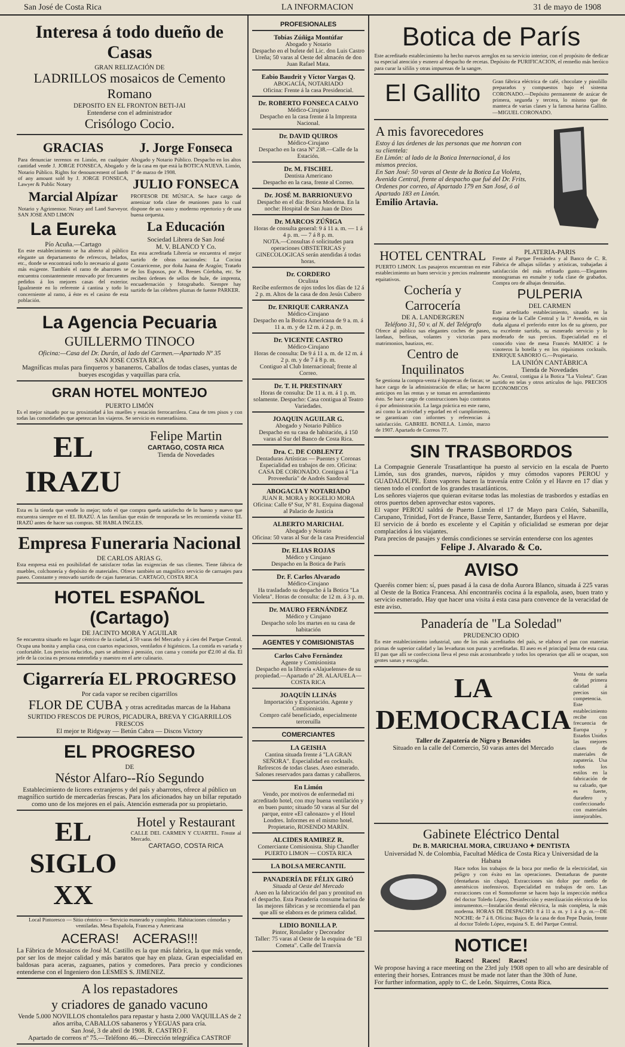San José de Costa Rica LA INFORMACION 31 de mayo de 1908
Interesa á todo dueño de Casas
GRAN RELIZACIÓN DE
LADRILLOS mosaicos de Cemento Romano
DEPOSITO EN EL FRONTON BETI-JAI
Entenderse con el administrador
Crisólogo Cocio.
GRACIAS
Para denunciar terrenos en Limón, en cualquier cantidad vende J. JORGE FONSECA, Abogado y Notario Público. Rights for denouncement of lands of any amount sold by J. JORGE FONSECA, Lawyer & Public Notary
Marcial Alpízar
Notario y Agrimensor. Notary and Land Surveyor. SAN JOSE AND LIMON
La Eureka
Pío Acuña.—Cartago
En este establecimiento se ha abierto al público elegante un departamento de refrescos, helados, etc., donde se encontrará todo lo necesario al gusto más exigente. También el ramo de abarrotes se encuentra constantemente renovado por frecuentes pedidos á los mejores casas del exterior. Igualmente en lo referente á cantina y todo lo concerniente al ramo, á éste es el casino de esta población.
J. Jorge Fonseca
Abogado y Notario Público. Despacho en los altos de la casa en que está la BOTICA NUEVA. Limón, 1º de marzo de 1908.
JULIO FONSECA
PROFESOR DE MÚSICA. Se hace cargo de amenizar toda clase de reuniones para lo cual dispone de un vasto y moderno repertorio y de una buena orquesta.
La Educación
Sociedad Librera de San José
M. V. BLANCO Y Co.
En esta acreditada Librería se encuentra el mejor surtido de obras nacionales: La Cocina Costarricense, por doña Juana de Aragón; Tratado de los Esposos, por A. Brenes Córdoba, etc. Se reciben órdenes de sellos de hule, de imprenta, encuadernación y fotograbado. Siempre hay surtido de las célebres plumas de fuente PARKER.
La Agencia Pecuaria
GUILLERMO TINOCO
Oficina:—Casa del Dr. Durán, al lado del Carmen.—Apartado Nº 35
SAN JOSE COSTA RICA
Magníficas mulas para finqueros y bananeros. Caballos de todas clases, yuntas de bueyes escogidas y vaquillas para cría.
GRAN HOTEL MONTEJO
PUERTO LIMÓN
Es el mejor situado por su proximidad á los muelles y estación ferrocarrilera. Casa de tres pisos y con todas las comodidades que apetezcan los viajeros. Se servicio es esmeradísimo.
EL IRAZU
Felipe Martin
CARTAGO, COSTA RICA
Tienda de Novedades
Esta es la tienda que vende lo mejor; todo el que compra queda satisfecho de lo bueno y nuevo que encuentra siempre en el EL IRAZÚ. A las familias que están de temporada se les recomienda visitar EL IRAZÚ antes de hacer sus compras. SE HABLA INGLES.
Empresa Funeraria Nacional
DE CARLOS ARIAS G.
Esta empresa está en posibilidad de satisfacer todas las exigencias de sus clientes. Tiene fábrica de muebles, colchonería y depósito de materiales. Ofrece también un magnífico servicio de carruajes para paseo. Constante y renovado surtido de cajas funerarias. CARTAGO, COSTA RICA
HOTEL ESPAÑOL (Cartago)
DE JACINTO MORA Y AGUILAR
Se encuentra situado en lugar céntrico de la ciudad, á 50 varas del Mercado y á cien del Parque Central. Ocupa una bonita y amplia casa, con cuartos espaciosos, ventilados é higiénicos. La comida es variada y confortable. Los precios reducidos, pues se admiten á pensión, con cama y comida por ₡2.00 al día. El jefe de la cocina es persona entendida y maestro en el arte culinario.
Cigarrería EL PROGRESO
Por cada vapor se reciben cigarrillos
FLOR DE CUBA y otras acreditadas marcas de la Habana
SURTIDO FRESCOS DE PUROS, PICADURA, BREVA Y CIGARRILLOS FRESCOS
El mejor te Ridgway — Betún Cabra — Discos Victory
EL PROGRESO
DE
Néstor Alfaro--Río Segundo
Establecimiento de licores extranjeros y del país y abarrotes, ofrece al público un magnífico surtido de mercaderías frescas. Para los aficionados hay un billar reputado como uno de los mejores en el país. Atención esmerada por su propietario.
EL SIGLO XX
Hotel y Restaurant
CALLE DEL CARMEN Y CUARTEL. Frente al Mercado.
CARTAGO, COSTA RICA
Local Pintoresco — Sitio céntrico — Servicio esmerado y completo. Habitaciones cómodas y ventiladas. Mesa Española, Francesa y Americana
ACERAS! ACERAS!!!
La Fábrica de Mosaicos de José M. Castillo es la que más fabrica, la que más vende, por ser los de mejor calidad y más baratos que hay en plaza. Gran especialidad en baldosas para aceras, zaguanes, patios y comedores. Para precio y condiciones entenderse con el Ingeniero don LESMES S. JIMENEZ.
A los repastadores
y criadores de ganado vacuno
Vende 5.000 NOVILLOS chontaleños para repastar y hasta 2.000 VAQUILLAS de 2 años arriba, CABALLOS sabaneros y YEGUAS para cría.
San José, 3 de abril de 1908. R. CASTRO F.
Apartado de correos nº 75.—Teléfono 46.—Dirección telegráfica CASTROF
PROFESIONALES
Tobías Zúñiga Montúfar
Abogado y Notario
Despacho en el bufete del Lic. don Luis Castro Ureña; 50 varas al Oeste del almacén de don Juan Rafael Mata.
Eabio Baudrit y Víctor Vargas Q.
ABOGACÍA, NOTARIADO
Oficina: Frente á la casa Presidencial.
Dr. ROBERTO FONSECA CALVO
Médico-Cirujano
Despacho en la casa frente á la Imprenta Nacional.
Dr. DAVID QUIROS
Médico-Cirujano
Despacho en la casa Nº 238.—Calle de la Estación.
Dr. M. FISCHEL
Dentista Americano
Despacho en la casa, frente al Correo.
Dr. JOSÉ M. BARRIONUEVO
Despacho en el día: Botica Moderna. En la noche: Hospital de San Juan de Dios
Dr. MARCOS ZÚÑIGA
Horas de consulta general: 9 á 11 a. m. — 1 á 4 p. m. — 7 á 8 p. m.
NOTA.—Consultas ó solicitudes para operaciones OBSTETRICAS y GINECOLOGICAS serán atendidas á todas horas.
Dr. CORDERO
Oculista
Recibe enfermos de ojos todos los días de 12 á 2 p. m. Altos de la casa de don Jesús Cubero
Dr. ENRIQUE CARRANZA
Médico-Cirujano
Despacho en la Botica Americana de 9 a. m. á 11 a. m. y de 12 m. á 2 p. m.
Dr. VICENTE CASTRO
Médico-Cirujano
Horas de consulta: De 9 á 11 a. m. de 12 m. á 2 p. m. y de 7 á 8 p. m.
Contiguo al Club Internacional; frente al Correo.
Dr. T. H. PRESTINARY
Horas de consulta: De 11 a. m. á 1 p. m. solamente. Despacho: Casa contigua al Teatro Variedades.
JOAQUIN AGUILAR G.
Abogado y Notario Público
Despacho en su casa de habitación, á 150 varas al Sur del Banco de Costa Rica.
Dra. C. DE COBLENTZ
Dentaduras Artísticas — Puentes y Coronas
Especialidad en trabajos de oro. Oficina: CASA DE CORONADO. Contigua á "La Proveeduría" de Andrés Sandoval
ABOGACIA Y NOTARIADO
JUAN R. MORA y ROGELIO MORA
Oficina: Calle 6ª Sur, Nº 81. Esquina diagonal al Palacio de Justicia
ALBERTO MARICHAL
Abogado y Notario
Oficina: 50 varas al Sur de la casa Presidencial
Dr. ELIAS ROJAS
Médico y Cirujano
Despacho en la Botica de París
Dr. F. Carlos Alvarado
Médico-Cirujano
Ha trasladado su despacho á la Botica "La Violeta". Horas de consulta: de 12 m. á 3 p. m.
Dr. MAURO FERNÁNDEZ
Médico y Cirujano
Despacho solo los martes en su casa de habitación
AGENTES Y COMISIONISTAS
Carlos Calvo Fernández
Agente y Comisionista
Despacho en la librería «Alajuelense» de su propiedad.—Apartado nº 28. ALAJUELA—COSTA RICA
JOAQUÍN LLINÁS
Importación y Exportación. Agente y Comisionista
Compro café beneficiado, especialmente terceruilla
COMERCIANTES
LA GEISHA
Cantina situada frente á "LA GRAN SEÑORA". Especialidad en cocktails. Refrescos de todas clases. Aseo esmerado. Salones reservados para damas y caballeros.
En Limón
Vendo, por motivos de enfermedad mi acreditado hotel, con muy buena ventilación y en buen punto; situado 50 varas al Sur del parque, entre «El cañonazo» y el Hotel Londres. Informes en el mismo hotel. Propietario, ROSENDO MARÍN.
ALCIDES RAMIREZ R.
Comerciante Comisionista. Ship Chandler
PUERTO LIMON — COSTA RICA
LA BOLSA MERCANTIL
PANADERÍA DE FÉLIX GIRÓ
Situada al Oeste del Mercado
Aseo en la fabricación del pan y prontitud en el despacho. Esta Panadería consume harina de las mejores fábricas y se recomienda el pan que allí se elabora es de primera calidad.
LIDIO BONILLA P.
Pintor, Rotulador y Decorador
Taller: 75 varas al Oeste de la esquina de "El Cometa". Calle del Tranvía
Botica de París
Este acreditado establecimiento ha hecho nuevos arreglos en su servicio interior, con el propósito de dedicar su especial atención y esmero al despacho de recetas. Depósito de PURIFICACION, el remedio más heróico para curar la sífilis y otras impurezas de la sangre.
El Gallito
Gran fábrica eléctrica de café, chocolate y pinolillo preparados y compuestos bajo el sistema CORONADO.—Depósito permanente de azúcar de primera, segunda y tercera, lo mismo que de manteca de varias clases y la famosa harina Gallito.—MIGUEL CORONADO.
A mis favorecedores
Estoy á las órdenes de las personas que me honran con su clientela:
En Limón: al lado de la Botica Internacional, á los mismos precios.
En San José: 50 varas al Oeste de la Botica La Violeta, Avenida Central, frente al despacho que fué del Dr. Frits.
Ordenes por correo, al Apartado 179 en San José, ó al Apartado 183 en Limón.
Emilio Artavia.
HOTEL CENTRAL
PUERTO LIMON. Los pasajeros encuentran en este establecimiento un buen servicio y precios realmente equitativos.
Cochería y Carrocería
DE A. LANDERGREN
Teléfono 31, 50 v. al N. del Telégrafo
Ofrece al público sus elegantes coches de paseo, landaus, berlinas, volantes y victorias para matrimonios, bautizos, etc.
Centro de Inquilinatos
Se gestiona la compra-venta é hipotecas de fincas; se hace cargo de la administración de ellas; se hacen anticipos en las rentas y se toman en arrendamiento ésto. Se hace cargo de construcciones bajo contratos ó por administración. La larga práctica en este ramo, así como la actividad y equidad en el cumplimiento, se garantizan con informes y referencias á satisfacción. GABRIEL BONILLA. Limón, marzo de 1907. Apartado de Correos 77.
PLATERIA-PARIS
Frente al Parque Fernández y al Banco de C. R. Fábrica de alhajas sólidas y artísticas, trabajadas á satisfacción del más refinado gusto.—Elegantes monogramas en esmalte y toda clase de grabados. Compra oro de alhajas destruídas.
PULPERIA
DEL CARMEN
Este acreditado establecimiento, situado en la esquina de la Calle Central y la 1ª Avenida, es sin duda alguna el preferido entre los de su género, por su excelente surtido, su esmerado servicio y lo moderado de sus precios. Especialidad en el conocido vino de mesa Francés MAHOC á fe vinoteros la botella y en los riquísimos cocktails. ENRIQUE SABORIO G.—Propietario.
LA UNIÓN CANTÁBRICA
Tienda de Novedades
Av. Central, contigua á la Botica "La Violeta". Gran surtido en telas y otros artículos de lujo. PRECIOS ECONOMICOS
SIN TRASBORDOS
La Compagnie Generale Trasatlantique ha puesto al servicio en la escala de Puerto Limón, sus dos grandes, nuevos, rápidos y muy cómodos vapores PEROU y GUADALOUPE. Estos vapores hacen la travesía entre Colón y el Havre en 17 días y tienen todo el confort de los grandes trasatlánticos.
Los señores viajeros que quieran evitarse todas las molestias de trasbordos y estadías en otros puertos deben aprovechar estos vapores.
El vapor PEROU saldrá de Puerto Limón el 17 de Mayo para Colón, Sabanilla, Carupano, Trinidad, Fort de France, Basse Terre, Santander, Burdeos y el Havre.
El servicio de á bordo es excelente y el Capitán y oficialidad se esmeran por dejar complacidos á los viajantes.
Para precios de pasajes y demás condiciones se servirán entenderse con los agentes
Felipe J. Alvarado & Co.
AVISO
Queréis comer bien: sí, pues pasad á la casa de doña Aurora Blanco, situada á 225 varas al Oeste de la Botica Francesa. Ahí encontraréis cocina á la española, aseo, buen trato y servicio esmerado. Hay que hacer una visita á esta casa para convence de la veracidad de este aviso.
Panadería de "La Soledad"
PRUDENCIO ODIO
En este establecimiento industrial, uno de los más acreditados del país, se elabora el pan con materias primas de superior calidad y las levaduras son puras y acreditadas. El aseo es el principal lema de esta casa. El pan que allí se confecciona lleva el peso más acostumbrado y todos los operarios que allí se ocupan, son gentes sanas y escogidas.
LA DEMOCRACIA
Taller de Zapatería de Nigro y Benavides
Situado en la calle del Comercio, 50 varas antes del Mercado
Venta de suela de primera calidad á precios sin competencia. Este establecimiento recibe con frecuencia de Europa y Estados Unidos las mejores clases de materiales de zapatería. Usa todos los estilos en la fabricación de su calzado, que es fuerte, duradero y confeccionado con materiales inmejorables.
Gabinete Eléctrico Dental
Dr. B. MARICHAL MORA, CIRUJANO ✦ DENTISTA
Universidad N. de Colombia, Facultad Médica de Costa Rica y Universidad de la Habana
Hace todos los trabajos de la boca por medio de la electricidad, sin peligro y con éxito en las operaciones. Dentaduras de puente (dentaduras sin chapa). Extracciones sin dolor por medio de anestésicos inofensivos. Especialidad en trabajos de oro. Las extracciones con el Somnoforme se hacen bajo la inspección médica del doctor Toledo López. Desinfección y esterilización eléctrica de los instrumentos.—Instalación dental eléctrica, la más completa, la más moderna. HORAS DE DESPACHO: 8 á 11 a. m. y 1 á 4 p. m.—DE NOCHE: de 7 á 8. Oficina: Bajos de la casa de don Pepe Durán, frente al doctor Toledo López, esquina S. E. del Parque Central.
NOTICE!
Races! Races! Races!
We propose having a race meeting on the 23rd july 1908 open to all who are desirable of entering their horses. Entrances must be made not later than the 30th of June.
For further information, apply to C. de León. Siquirres, Costa Rica.